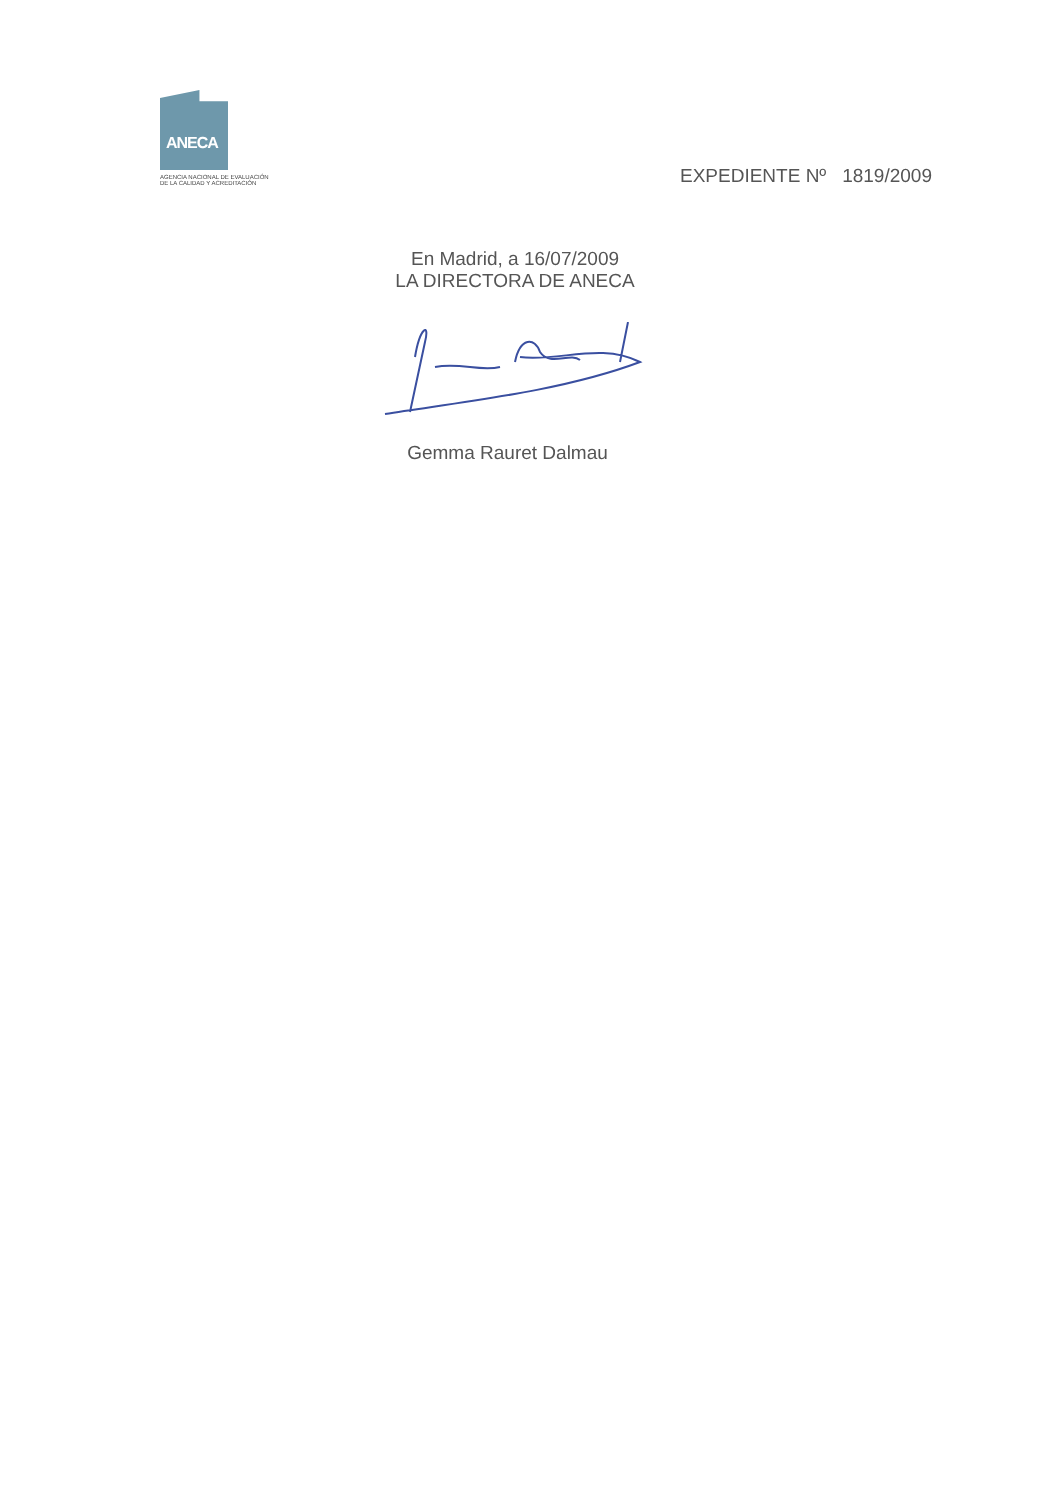ANECA
AGENCIA NACIONAL DE EVALUACIÓN
DE LA CALIDAD Y ACREDITACIÓN
EXPEDIENTE Nº 1819/2009
En Madrid, a 16/07/2009
LA DIRECTORA DE ANECA
Gemma Rauret Dalmau